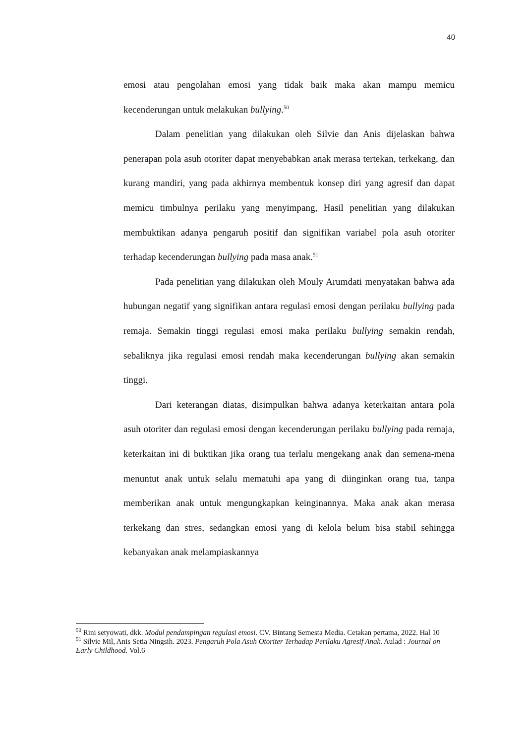40
emosi atau pengolahan emosi yang tidak baik maka akan mampu memicu kecenderungan untuk melakukan bullying.<sup>50</sup>
Dalam penelitian yang dilakukan oleh Silvie dan Anis dijelaskan bahwa penerapan pola asuh otoriter dapat menyebabkan anak merasa tertekan, terkekang, dan kurang mandiri, yang pada akhirnya membentuk konsep diri yang agresif dan dapat memicu timbulnya perilaku yang menyimpang, Hasil penelitian yang dilakukan membuktikan adanya pengaruh positif dan signifikan variabel pola asuh otoriter terhadap kecenderungan bullying pada masa anak.<sup>51</sup>
Pada penelitian yang dilakukan oleh Mouly Arumdati menyatakan bahwa ada hubungan negatif yang signifikan antara regulasi emosi dengan perilaku bullying pada remaja. Semakin tinggi regulasi emosi maka perilaku bullying semakin rendah, sebaliknya jika regulasi emosi rendah maka kecenderungan bullying akan semakin tinggi.
Dari keterangan diatas, disimpulkan bahwa adanya keterkaitan antara pola asuh otoriter dan regulasi emosi dengan kecenderungan perilaku bullying pada remaja, keterkaitan ini di buktikan jika orang tua terlalu mengekang anak dan semena-mena menuntut anak untuk selalu mematuhi apa yang di diinginkan orang tua, tanpa memberikan anak untuk mengungkapkan keinginannya. Maka anak akan merasa terkekang dan stres, sedangkan emosi yang di kelola belum bisa stabil sehingga kebanyakan anak melampiaskannya
<sup>50</sup> Rini setyowati, dkk. Modul pendampingan regulasi emosi. CV. Bintang Semesta Media. Cetakan pertama, 2022. Hal 10
<sup>51</sup> Silvie Mil, Anis Setia Ningsih. 2023. Pengaruh Pola Asuh Otoriter Terhadap Perilaku Agresif Anak. Aulad : Journal on Early Childhood. Vol.6